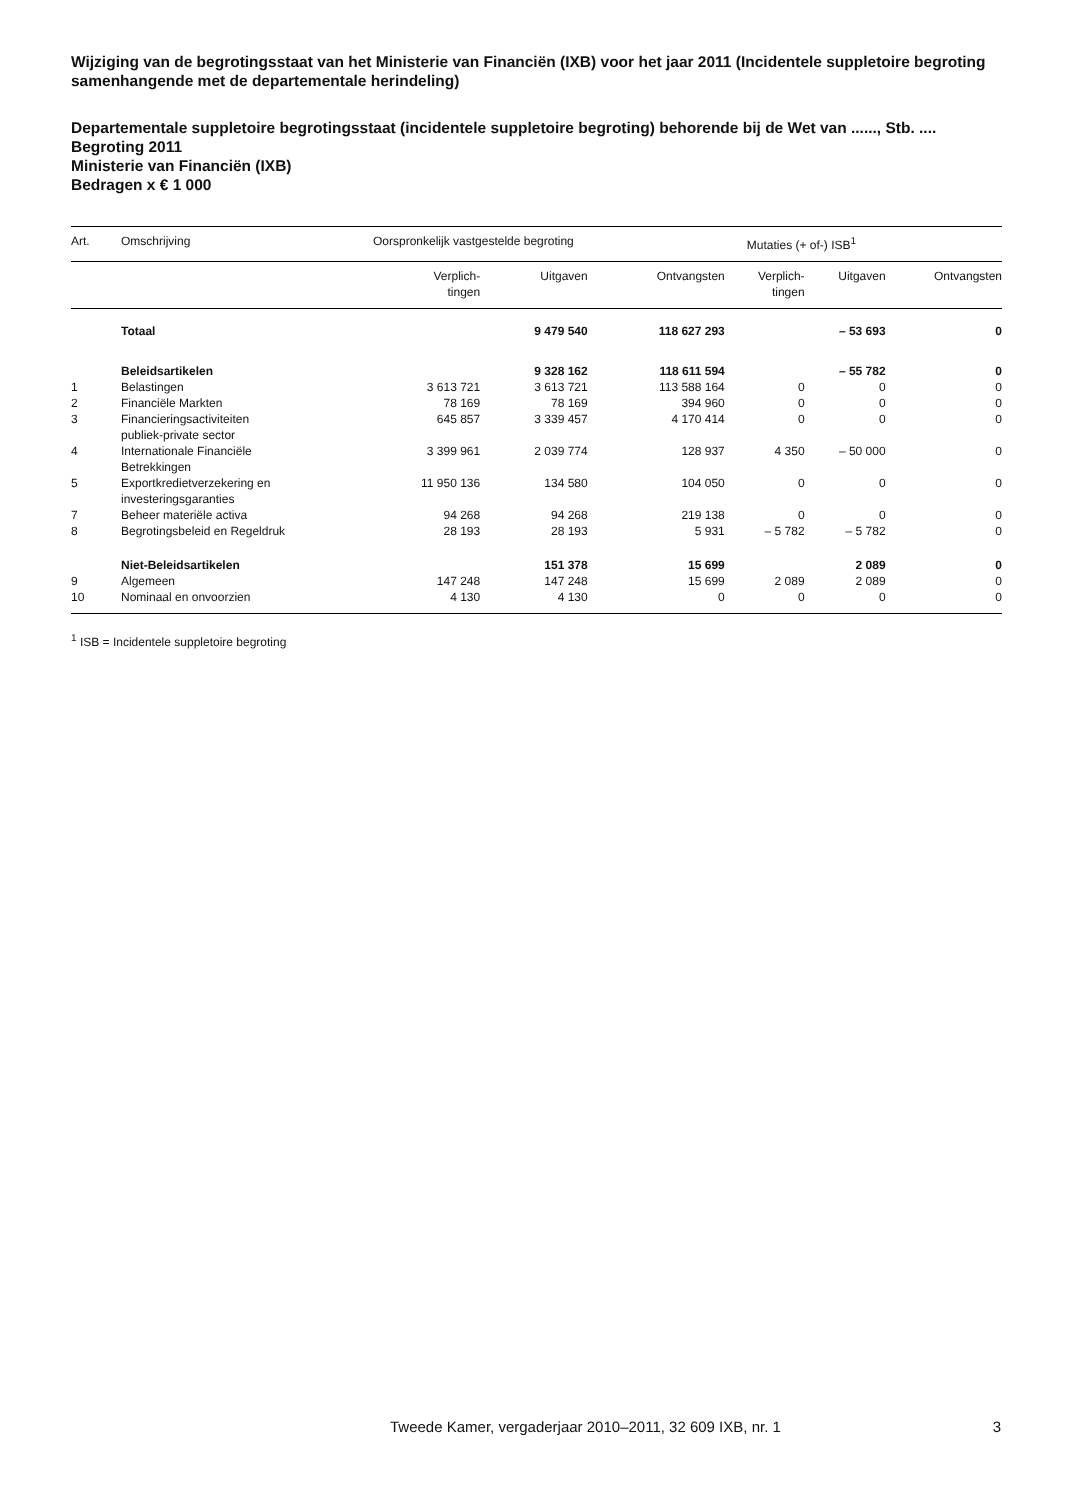Wijziging van de begrotingsstaat van het Ministerie van Financiën (IXB) voor het jaar 2011 (Incidentele suppletoire begroting samenhangende met de departementale herindeling)
Departementale suppletoire begrotingsstaat (incidentele suppletoire begroting) behorende bij de Wet van ......, Stb. ....
Begroting 2011
Ministerie van Financiën (IXB)
Bedragen x € 1 000
| Art. | Omschrijving | Oorspronkelijk vastgestelde begroting | | | Mutaties (+ of-) ISB<sup>1</sup> | | |
| --- | --- | --- | --- | --- | --- | --- | --- |
| | | Verplich- tingen | Uitgaven | Ontvangsten | Verplich- tingen | Uitgaven | Ontvangsten |
| | Totaal | | 9 479 540 | 118 627 293 | | – 53 693 | 0 |
| | Beleidsartikelen | | 9 328 162 | 118 611 594 | | – 55 782 | 0 |
| 1 | Belastingen | 3 613 721 | 3 613 721 | 113 588 164 | 0 | 0 | 0 |
| 2 | Financiële Markten | 78 169 | 78 169 | 394 960 | 0 | 0 | 0 |
| 3 | Financieringsactiviteiten publiek-private sector | 645 857 | 3 339 457 | 4 170 414 | 0 | 0 | 0 |
| 4 | Internationale Financiële Betrekkingen | 3 399 961 | 2 039 774 | 128 937 | 4 350 | – 50 000 | 0 |
| 5 | Exportkredietverzekering en investeringsgaranties | 11 950 136 | 134 580 | 104 050 | 0 | 0 | 0 |
| 7 | Beheer materiële activa | 94 268 | 94 268 | 219 138 | 0 | 0 | 0 |
| 8 | Begrotingsbeleid en Regeldruk | 28 193 | 28 193 | 5 931 | – 5 782 | – 5 782 | 0 |
| | Niet-Beleidsartikelen | | 151 378 | 15 699 | | 2 089 | 0 |
| 9 | Algemeen | 147 248 | 147 248 | 15 699 | 2 089 | 2 089 | 0 |
| 10 | Nominaal en onvoorzien | 4 130 | 4 130 | 0 | 0 | 0 | 0 |
<sup>1</sup> ISB = Incidentele suppletoire begroting
Tweede Kamer, vergaderjaar 2010–2011, 32 609 IXB, nr. 1 3